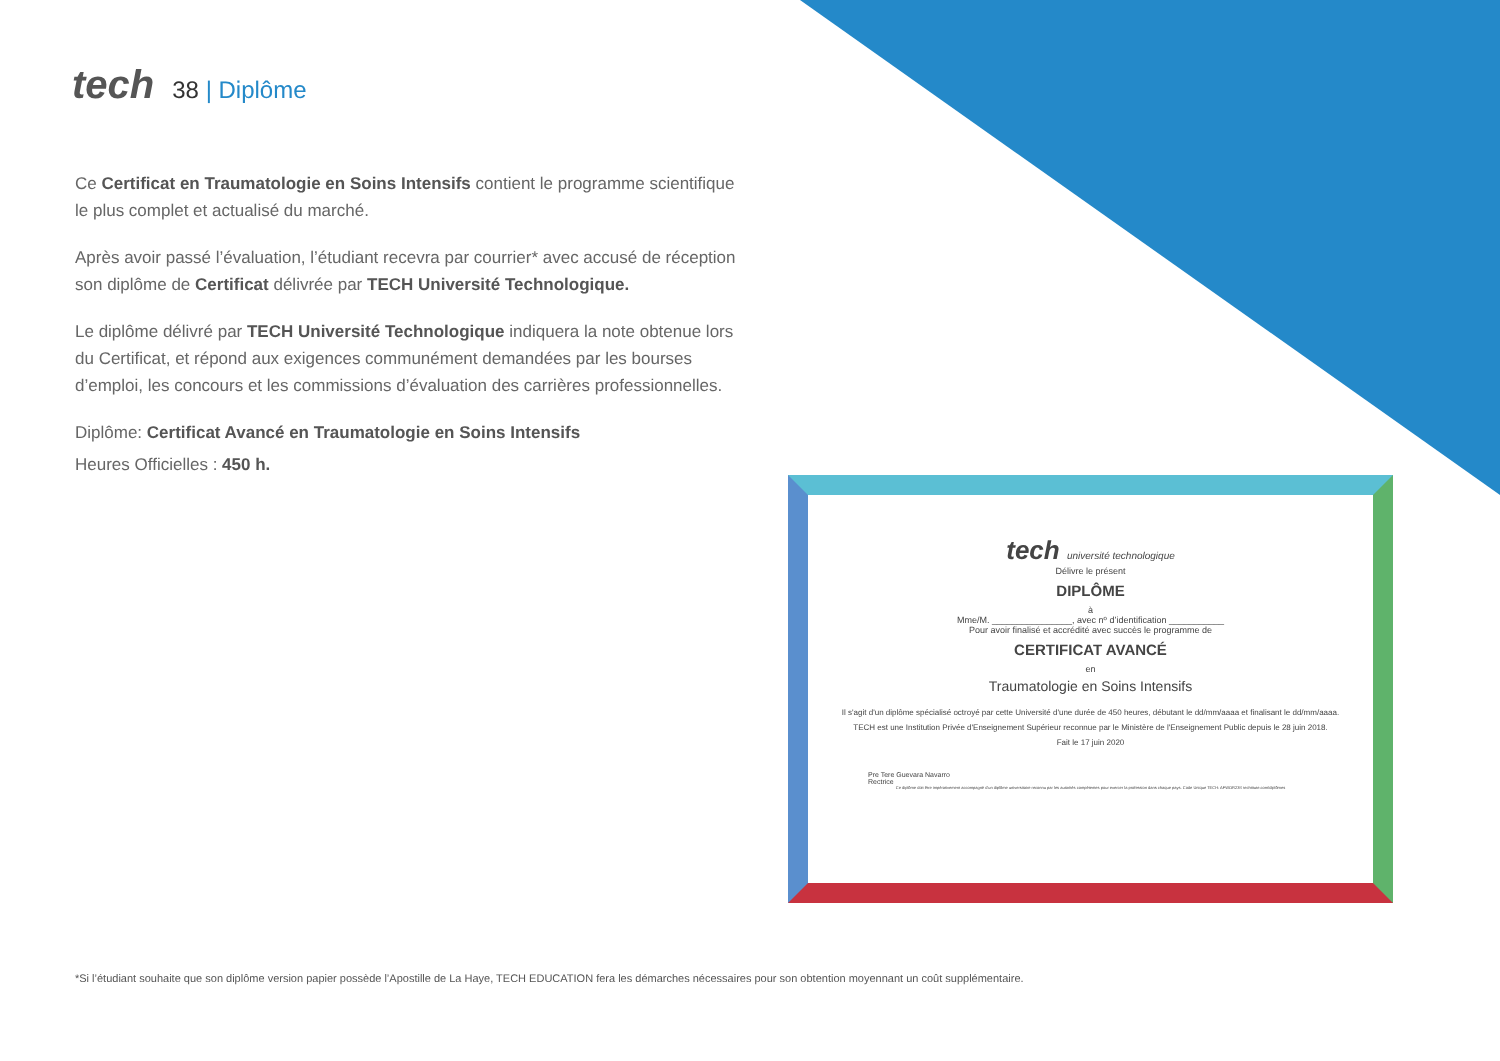tech
38 | Diplôme
Ce Certificat en Traumatologie en Soins Intensifs contient le programme scientifique le plus complet et actualisé du marché.
Après avoir passé l’évaluation, l’étudiant recevra par courrier* avec accusé de réception son diplôme de Certificat délivrée par TECH Université Technologique.
Le diplôme délivré par TECH Université Technologique indiquera la note obtenue lors du Certificat, et répond aux exigences communément demandées par les bourses d’emploi, les concours et les commissions d’évaluation des carrières professionnelles.
Diplôme: Certificat Avancé en Traumatologie en Soins Intensifs
Heures Officielles : 450 h.
tech université technologique
Délivre le présent
DIPLÔME
à
Mme/M. ________________, avec nº d’identification ___________
Pour avoir finalisé et accrédité avec succès le programme de
CERTIFICAT AVANCÉ
en
Traumatologie en Soins Intensifs
Il s'agit d'un diplôme spécialisé octroyé par cette Université d'une durée de 450 heures, débutant le dd/mm/aaaa et finalisant le dd/mm/aaaa.
TECH est une Institution Privée d'Enseignement Supérieur reconnue par le Ministère de l'Enseignement Public depuis le 28 juin 2018.
Fait le 17 juin 2020
Pre Tere Guevara Navarro
Rectrice
Ce diplôme doit être impérativement accompagné d'un diplôme universitaire reconnu par les autorités compétentes pour exercer la profession dans chaque pays. Code Unique TECH: AFWOR23S techtitute.com/diplômes
*Si l’étudiant souhaite que son diplôme version papier possède l’Apostille de La Haye, TECH EDUCATION fera les démarches nécessaires pour son obtention moyennant un coût supplémentaire.